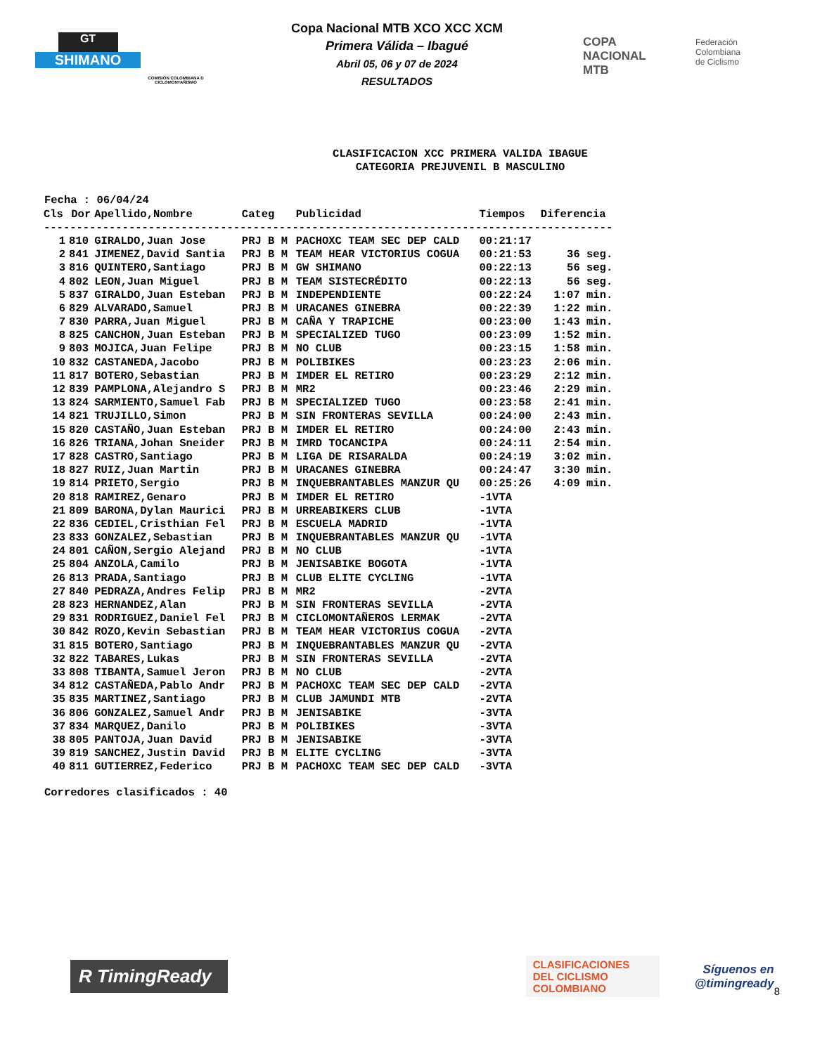GT
SHIMANO
COMISIÓN COLOMBIANA D CICLOMONTAÑISMO
Copa Nacional MTB XCO XCC XCM
Primera Válida – Ibagué
Abril 05, 06 y 07 de 2024
RESULTADOS
COPA
NACIONAL
MTB
Federación
Colombiana
de Ciclismo
CLASIFICACION XCC PRIMERA VALIDA IBAGUE
CATEGORIA PREJUVENIL B MASCULINO
Fecha : 06/04/24
| Cls | Dor | Apellido,Nombre | Categ | Publicidad | Tiempos | Diferencia |
| --- | --- | --- | --- | --- | --- | --- |
| --------------------------------------------------------------------------------------- | | | | | | |
| 1 | 810 | GIRALDO,Juan Jose | PRJ B M | PACHOXC TEAM SEC DEP CALD | 00:21:17 | |
| 2 | 841 | JIMENEZ,David Santia | PRJ B M | TEAM HEAR VICTORIUS COGUA | 00:21:53 | 36 seg. |
| 3 | 816 | QUINTERO,Santiago | PRJ B M | GW SHIMANO | 00:22:13 | 56 seg. |
| 4 | 802 | LEON,Juan Miguel | PRJ B M | TEAM SISTECRÉDITO | 00:22:13 | 56 seg. |
| 5 | 837 | GIRALDO,Juan Esteban | PRJ B M | INDEPENDIENTE | 00:22:24 | 1:07 min. |
| 6 | 829 | ALVARADO,Samuel | PRJ B M | URACANES GINEBRA | 00:22:39 | 1:22 min. |
| 7 | 830 | PARRA,Juan Miguel | PRJ B M | CAÑA Y TRAPICHE | 00:23:00 | 1:43 min. |
| 8 | 825 | CANCHON,Juan Esteban | PRJ B M | SPECIALIZED TUGO | 00:23:09 | 1:52 min. |
| 9 | 803 | MOJICA,Juan Felipe | PRJ B M | NO CLUB | 00:23:15 | 1:58 min. |
| 10 | 832 | CASTANEDA,Jacobo | PRJ B M | POLIBIKES | 00:23:23 | 2:06 min. |
| 11 | 817 | BOTERO,Sebastian | PRJ B M | IMDER EL RETIRO | 00:23:29 | 2:12 min. |
| 12 | 839 | PAMPLONA,Alejandro S | PRJ B M | MR2 | 00:23:46 | 2:29 min. |
| 13 | 824 | SARMIENTO,Samuel Fab | PRJ B M | SPECIALIZED TUGO | 00:23:58 | 2:41 min. |
| 14 | 821 | TRUJILLO,Simon | PRJ B M | SIN FRONTERAS SEVILLA | 00:24:00 | 2:43 min. |
| 15 | 820 | CASTAÑO,Juan Esteban | PRJ B M | IMDER EL RETIRO | 00:24:00 | 2:43 min. |
| 16 | 826 | TRIANA,Johan Sneider | PRJ B M | IMRD TOCANCIPA | 00:24:11 | 2:54 min. |
| 17 | 828 | CASTRO,Santiago | PRJ B M | LIGA DE RISARALDA | 00:24:19 | 3:02 min. |
| 18 | 827 | RUIZ,Juan Martin | PRJ B M | URACANES GINEBRA | 00:24:47 | 3:30 min. |
| 19 | 814 | PRIETO,Sergio | PRJ B M | INQUEBRANTABLES MANZUR QU | 00:25:26 | 4:09 min. |
| 20 | 818 | RAMIREZ,Genaro | PRJ B M | IMDER EL RETIRO | -1VTA | |
| 21 | 809 | BARONA,Dylan Maurici | PRJ B M | URREABIKERS CLUB | -1VTA | |
| 22 | 836 | CEDIEL,Cristhian Fel | PRJ B M | ESCUELA MADRID | -1VTA | |
| 23 | 833 | GONZALEZ,Sebastian | PRJ B M | INQUEBRANTABLES MANZUR QU | -1VTA | |
| 24 | 801 | CAÑON,Sergio Alejand | PRJ B M | NO CLUB | -1VTA | |
| 25 | 804 | ANZOLA,Camilo | PRJ B M | JENISABIKE BOGOTA | -1VTA | |
| 26 | 813 | PRADA,Santiago | PRJ B M | CLUB ELITE CYCLING | -1VTA | |
| 27 | 840 | PEDRAZA,Andres Felip | PRJ B M | MR2 | -2VTA | |
| 28 | 823 | HERNANDEZ,Alan | PRJ B M | SIN FRONTERAS SEVILLA | -2VTA | |
| 29 | 831 | RODRIGUEZ,Daniel Fel | PRJ B M | CICLOMONTAÑEROS LERMAK | -2VTA | |
| 30 | 842 | ROZO,Kevin Sebastian | PRJ B M | TEAM HEAR VICTORIUS COGUA | -2VTA | |
| 31 | 815 | BOTERO,Santiago | PRJ B M | INQUEBRANTABLES MANZUR QU | -2VTA | |
| 32 | 822 | TABARES,Lukas | PRJ B M | SIN FRONTERAS SEVILLA | -2VTA | |
| 33 | 808 | TIBANTA,Samuel Jeron | PRJ B M | NO CLUB | -2VTA | |
| 34 | 812 | CASTAÑEDA,Pablo Andr | PRJ B M | PACHOXC TEAM SEC DEP CALD | -2VTA | |
| 35 | 835 | MARTINEZ,Santiago | PRJ B M | CLUB JAMUNDI MTB | -2VTA | |
| 36 | 806 | GONZALEZ,Samuel Andr | PRJ B M | JENISABIKE | -3VTA | |
| 37 | 834 | MARQUEZ,Danilo | PRJ B M | POLIBIKES | -3VTA | |
| 38 | 805 | PANTOJA,Juan David | PRJ B M | JENISABIKE | -3VTA | |
| 39 | 819 | SANCHEZ,Justin David | PRJ B M | ELITE CYCLING | -3VTA | |
| 40 | 811 | GUTIERREZ,Federico | PRJ B M | PACHOXC TEAM SEC DEP CALD | -3VTA | |
Corredores clasificados : 40
R TimingReady
CLASIFICACIONES
DEL CICLISMO
COLOMBIANO
Síguenos en
@timingready
8